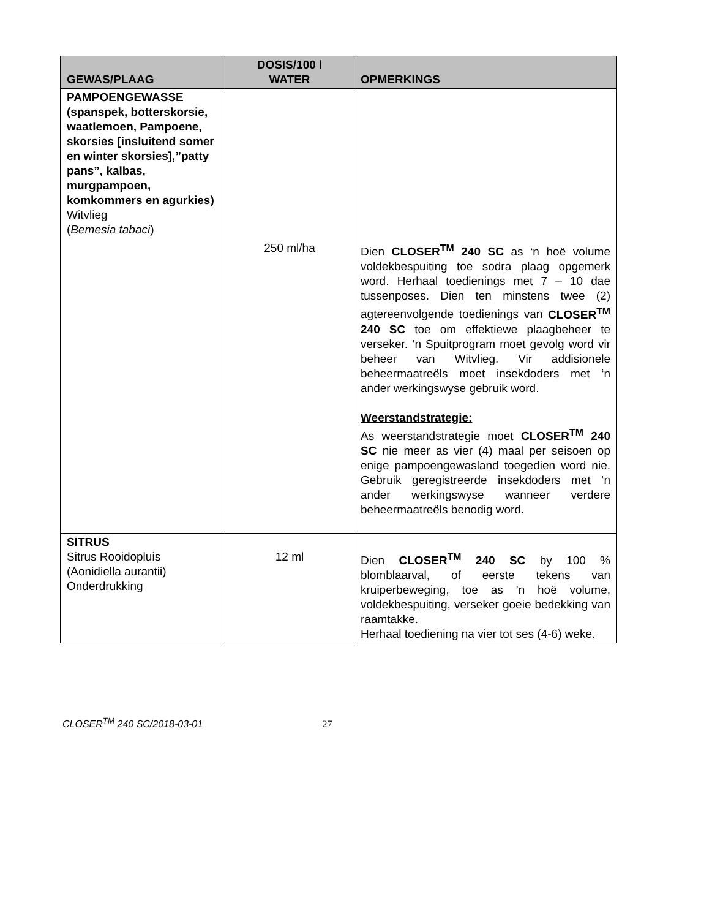| GEWAS/PLAAG | DOSIS/100 l WATER | OPMERKINGS |
| --- | --- | --- |
| PAMPOENGEWASSE (spanspek, botterskorsie, waatlemoen, Pampoene, skorsies [insluitend somer en winter skorsies],”patty pans”, kalbas, murgpampoen, komkommers en agurkies) Witvlieg ( Bemesia tabaci ) | 250 ml/ha | Dien CLOSER<sup>TM</sup> 240 SC as ‘n hoë volume voldekbespuiting toe sodra plaag opgemerk word. Herhaal toedienings met 7 – 10 dae tussenposes. Dien ten minstens twee (2) agtereenvolgende toedienings van CLOSER<sup>TM</sup> 240 SC toe om effektiewe plaagbeheer te verseker. ‘n Spuitprogram moet gevolg word vir beheer van Witvlieg. Vir addisionele beheermaatreëls moet insekdoders met ‘n ander werkingswyse gebruik word. Weerstandstrategie: As weerstandstrategie moet CLOSER<sup>TM</sup> 240 SC nie meer as vier (4) maal per seisoen op enige pampoengewasland toegedien word nie. Gebruik geregistreerde insekdoders met ‘n ander werkingswyse wanneer verdere beheermaatreëls benodig word. |
| SITRUS Sitrus Rooidopluis (Aonidiella aurantii) Onderdrukking | 12 ml | Dien CLOSER<sup>TM</sup> 240 SC by 100 % blomblaarval, of eerste tekens van kruiperbeweging, toe as ’n hoë volume, voldekbespuiting, verseker goeie bedekking van raamtakke. Herhaal toediening na vier tot ses (4-6) weke. |
CLOSER<sup>TM</sup> 240 SC/2018-03-01 27